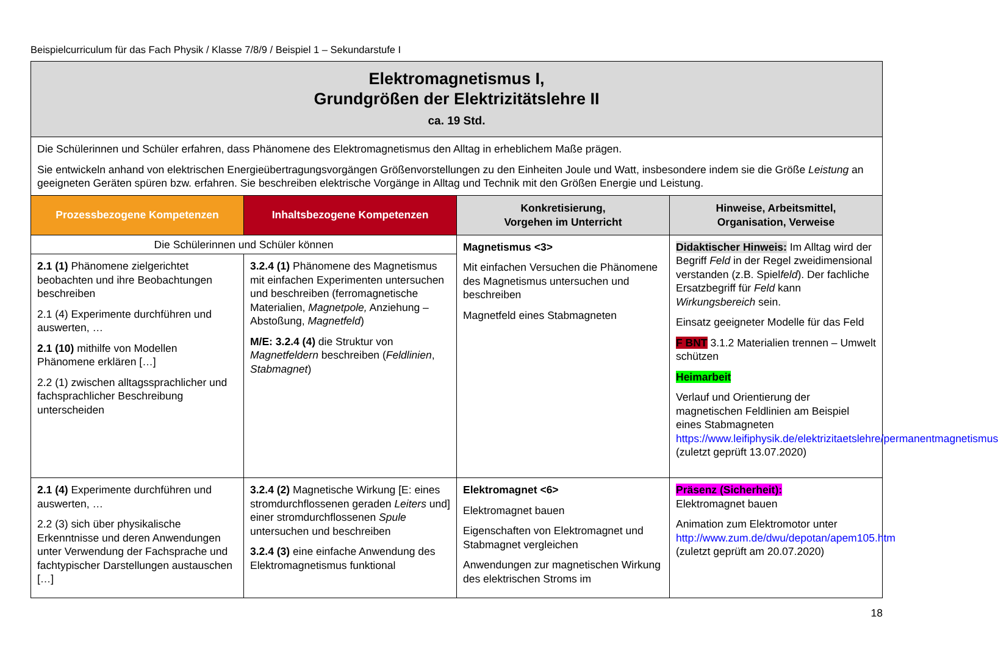Beispielcurriculum für das Fach Physik / Klasse 7/8/9 / Beispiel 1 – Sekundarstufe I
| Elektromagnetismus I, Grundgrößen der Elektrizitätslehre II ca. 19 Std. | | | |
| Die Schülerinnen und Schüler erfahren, dass Phänomene des Elektromagnetismus den Alltag in erheblichem Maße prägen. Sie entwickeln anhand von elektrischen Energieübertragungsvorgängen Größenvorstellungen zu den Einheiten Joule und Watt, insbesondere indem sie die Größe Leistung an geeigneten Geräten spüren bzw. erfahren. Sie beschreiben elektrische Vorgänge in Alltag und Technik mit den Größen Energie und Leistung. | | | |
| Prozessbezogene Kompetenzen | Inhaltsbezogene Kompetenzen | Konkretisierung, Vorgehen im Unterricht | Hinweise, Arbeitsmittel, Organisation, Verweise |
| Die Schülerinnen und Schüler können | | Magnetismus <3> Mit einfachen Versuchen die Phänomene des Magnetismus untersuchen und beschreiben Magnetfeld eines Stabmagneten | Didaktischer Hinweis: Im Alltag wird der Begriff Feld in der Regel zweidimensional verstanden (z.B. Spiel feld ). Der fachliche Ersatzbegriff für Feld kann Wirkungsbereich sein. Einsatz geeigneter Modelle für das Feld F BNT 3.1.2 Materialien trennen – Umwelt schützen Heimarbeit Verlauf und Orientierung der magnetischen Feldlinien am Beispiel eines Stabmagneten https://www.leifiphysik.de/elektrizitaetslehre/permanentmagnetismus (zuletzt geprüft 13.07.2020) |
| 2.1 (1) Phänomene zielgerichtet beobachten und ihre Beobachtungen beschreiben 2.1 (4) Experimente durchführen und auswerten, … 2.1 (10) mithilfe von Modellen Phänomene erklären […] 2.2 (1) zwischen alltagssprachlicher und fachsprachlicher Beschreibung unterscheiden | 3.2.4 (1) Phänomene des Magnetismus mit einfachen Experimenten untersuchen und beschreiben (ferromagnetische Materialien, Magnetpole, Anziehung – Abstoßung, Magnetfeld ) M/E: 3.2.4 (4) die Struktur von Magnetfeldern beschreiben ( Feldlinien , Stabmagnet ) | | |
| 2.1 (4) Experimente durchführen und auswerten, … 2.2 (3) sich über physikalische Erkenntnisse und deren Anwendungen unter Verwendung der Fachsprache und fachtypischer Darstellungen austauschen […] | 3.2.4 (2) Magnetische Wirkung [E: eines stromdurchflossenen geraden Leiters und] einer stromdurchflossenen Spule untersuchen und beschreiben 3.2.4 (3) eine einfache Anwendung des Elektromagnetismus funktional | Elektromagnet <6> Elektromagnet bauen Eigenschaften von Elektromagnet und Stabmagnet vergleichen Anwendungen zur magnetischen Wirkung des elektrischen Stroms im | Präsenz (Sicherheit): Elektromagnet bauen Animation zum Elektromotor unter http://www.zum.de/dwu/depotan/apem105.htm (zuletzt geprüft am 20.07.2020) |
18